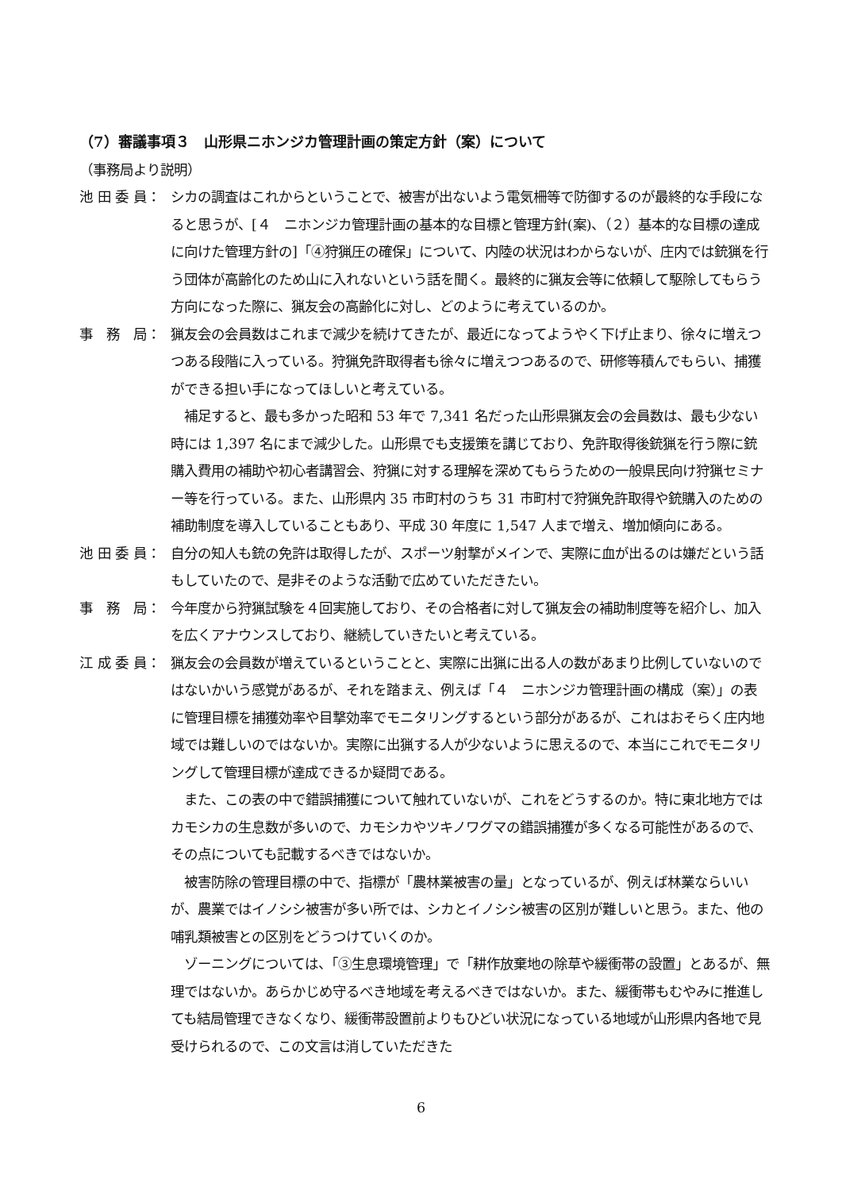（7）審議事項３　山形県ニホンジカ管理計画の策定方針（案）について
（事務局より説明）
池 田 委 員：
シカの調査はこれからということで、被害が出ないよう電気柵等で防御するのが最終的な手段になると思うが、[４　ニホンジカ管理計画の基本的な目標と管理方針(案)、（２）基本的な目標の達成に向けた管理方針の]「④狩猟圧の確保」について、内陸の状況はわからないが、庄内では銃猟を行う団体が高齢化のため山に入れないという話を聞く。最終的に猟友会等に依頼して駆除してもらう方向になった際に、猟友会の高齢化に対し、どのように考えているのか。
事　務　局：
猟友会の会員数はこれまで減少を続けてきたが、最近になってようやく下げ止まり、徐々に増えつつある段階に入っている。狩猟免許取得者も徐々に増えつつあるので、研修等積んでもらい、捕獲ができる担い手になってほしいと考えている。
　補足すると、最も多かった昭和 53 年で 7,341 名だった山形県猟友会の会員数は、最も少ない時には 1,397 名にまで減少した。山形県でも支援策を講じており、免許取得後銃猟を行う際に銃購入費用の補助や初心者講習会、狩猟に対する理解を深めてもらうための一般県民向け狩猟セミナー等を行っている。また、山形県内 35 市町村のうち 31 市町村で狩猟免許取得や銃購入のための補助制度を導入していることもあり、平成 30 年度に 1,547 人まで増え、増加傾向にある。
池 田 委 員：
自分の知人も銃の免許は取得したが、スポーツ射撃がメインで、実際に血が出るのは嫌だという話もしていたので、是非そのような活動で広めていただきたい。
事　務　局：
今年度から狩猟試験を４回実施しており、その合格者に対して猟友会の補助制度等を紹介し、加入を広くアナウンスしており、継続していきたいと考えている。
江 成 委 員：
猟友会の会員数が増えているということと、実際に出猟に出る人の数があまり比例していないのではないかいう感覚があるが、それを踏まえ、例えば「４　ニホンジカ管理計画の構成（案）」の表に管理目標を捕獲効率や目撃効率でモニタリングするという部分があるが、これはおそらく庄内地域では難しいのではないか。実際に出猟する人が少ないように思えるので、本当にこれでモニタリングして管理目標が達成できるか疑問である。
　また、この表の中で錯誤捕獲について触れていないが、これをどうするのか。特に東北地方ではカモシカの生息数が多いので、カモシカやツキノワグマの錯誤捕獲が多くなる可能性があるので、その点についても記載するべきではないか。
　被害防除の管理目標の中で、指標が「農林業被害の量」となっているが、例えば林業ならいいが、農業ではイノシシ被害が多い所では、シカとイノシシ被害の区別が難しいと思う。また、他の哺乳類被害との区別をどうつけていくのか。
　ゾーニングについては、「③生息環境管理」で「耕作放棄地の除草や緩衝帯の設置」とあるが、無理ではないか。あらかじめ守るべき地域を考えるべきではないか。また、緩衝帯もむやみに推進しても結局管理できなくなり、緩衝帯設置前よりもひどい状況になっている地域が山形県内各地で見受けられるので、この文言は消していただきた
6